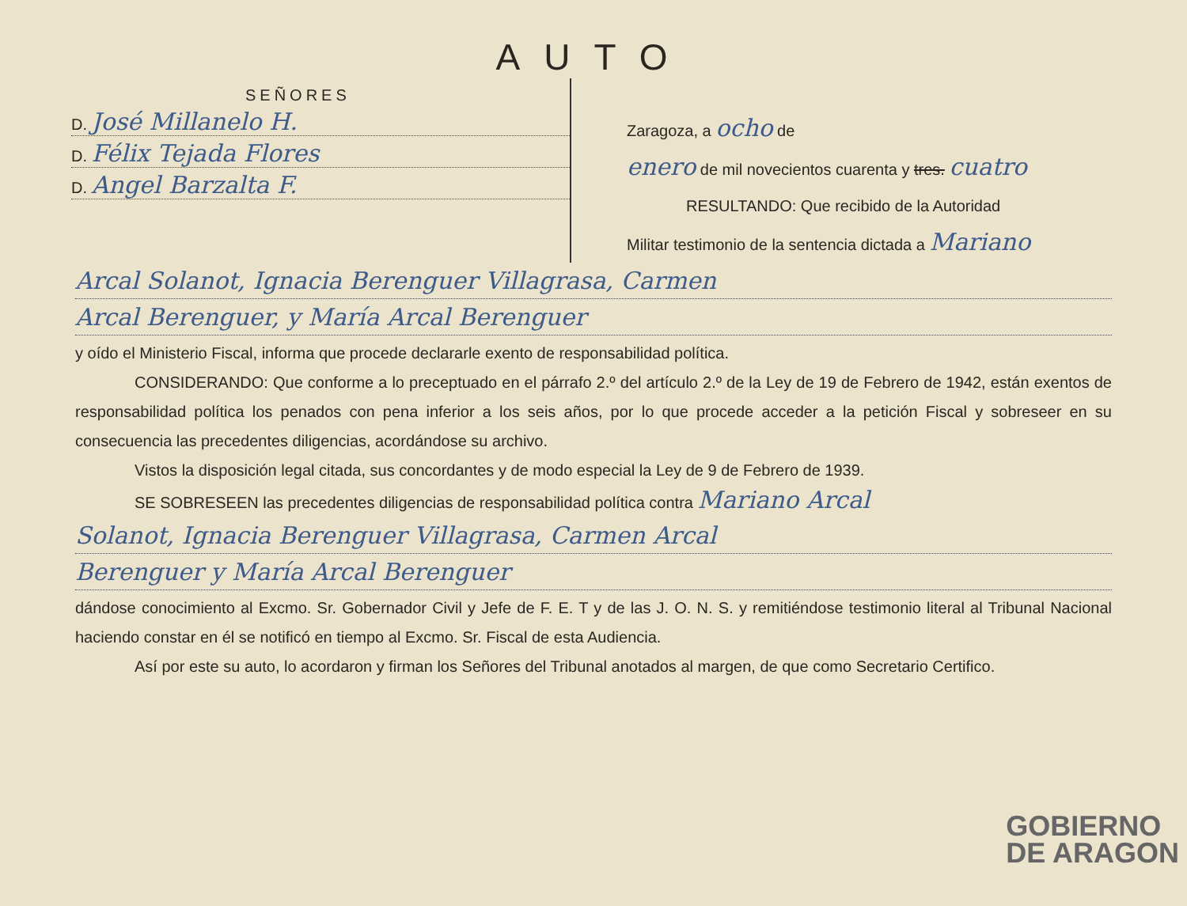AUTO
SEÑORES
D. José Millanelo H.
D. Félix Tejada Flores
D. Angel Barzalta F.
Zaragoza, a ocho de
enero de mil novecientos cuarenta y tres. cuatro
RESULTANDO: Que recibido de la Autoridad
Militar testimonio de la sentencia dictada a Mariano
Arcal Solanot, Ignacia Berenguer Villagrasa, Carmen
Arcal Berenguer, y María Arcal Berenguer
y oído el Ministerio Fiscal, informa que procede declararle exento de responsabilidad política.
CONSIDERANDO: Que conforme a lo preceptuado en el párrafo 2.º del artículo 2.º de la Ley de 19 de Febrero de 1942, están exentos de responsabilidad política los penados con pena inferior a los seis años, por lo que procede acceder a la petición Fiscal y sobreseer en su consecuencia las precedentes diligencias, acordándose su archivo.
Vistos la disposición legal citada, sus concordantes y de modo especial la Ley de 9 de Febrero de 1939.
SE SOBRESEEN las precedentes diligencias de responsabilidad política contra Mariano Arcal
Solanot, Ignacia Berenguer Villagrasa, Carmen Arcal
Berenguer y María Arcal Berenguer
dándose conocimiento al Excmo. Sr. Gobernador Civil y Jefe de F. E. T y de las J. O. N. S. y remitiéndose testimonio literal al Tribunal Nacional haciendo constar en él se notificó en tiempo al Excmo. Sr. Fiscal de esta Audiencia.
Así por este su auto, lo acordaron y firman los Señores del Tribunal anotados al margen, de que como Secretario Certifico.
GOBIERNO
DE ARAGON